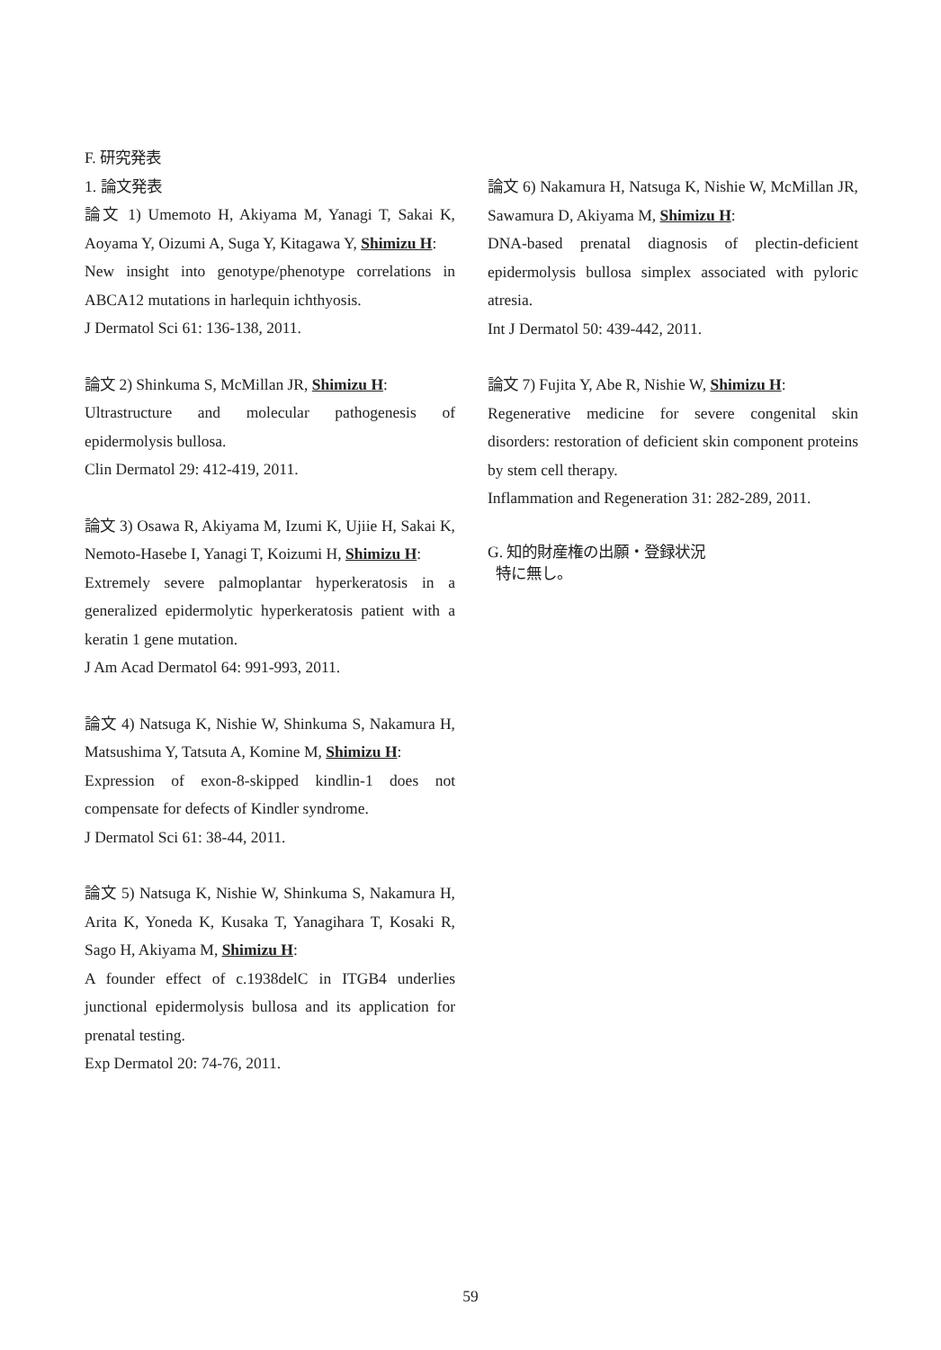F. 研究発表
1. 論文発表
論文 1) Umemoto H, Akiyama M, Yanagi T, Sakai K, Aoyama Y, Oizumi A, Suga Y, Kitagawa Y, Shimizu H:
New insight into genotype/phenotype correlations in ABCA12 mutations in harlequin ichthyosis.
J Dermatol Sci 61: 136-138, 2011.
論文 2) Shinkuma S, McMillan JR, Shimizu H:
Ultrastructure and molecular pathogenesis of epidermolysis bullosa.
Clin Dermatol 29: 412-419, 2011.
論文 3) Osawa R, Akiyama M, Izumi K, Ujiie H, Sakai K, Nemoto-Hasebe I, Yanagi T, Koizumi H, Shimizu H:
Extremely severe palmoplantar hyperkeratosis in a generalized epidermolytic hyperkeratosis patient with a keratin 1 gene mutation.
J Am Acad Dermatol 64: 991-993, 2011.
論文 4) Natsuga K, Nishie W, Shinkuma S, Nakamura H, Matsushima Y, Tatsuta A, Komine M, Shimizu H:
Expression of exon-8-skipped kindlin-1 does not compensate for defects of Kindler syndrome.
J Dermatol Sci 61: 38-44, 2011.
論文 5) Natsuga K, Nishie W, Shinkuma S, Nakamura H, Arita K, Yoneda K, Kusaka T, Yanagihara T, Kosaki R, Sago H, Akiyama M, Shimizu H:
A founder effect of c.1938delC in ITGB4 underlies junctional epidermolysis bullosa and its application for prenatal testing.
Exp Dermatol 20: 74-76, 2011.
論文 6) Nakamura H, Natsuga K, Nishie W, McMillan JR, Sawamura D, Akiyama M, Shimizu H:
DNA-based prenatal diagnosis of plectin-deficient epidermolysis bullosa simplex associated with pyloric atresia.
Int J Dermatol 50: 439-442, 2011.
論文 7) Fujita Y, Abe R, Nishie W, Shimizu H:
Regenerative medicine for severe congenital skin disorders: restoration of deficient skin component proteins by stem cell therapy.
Inflammation and Regeneration 31: 282-289, 2011.
G. 知的財産権の出願・登録状況
特に無し。
59